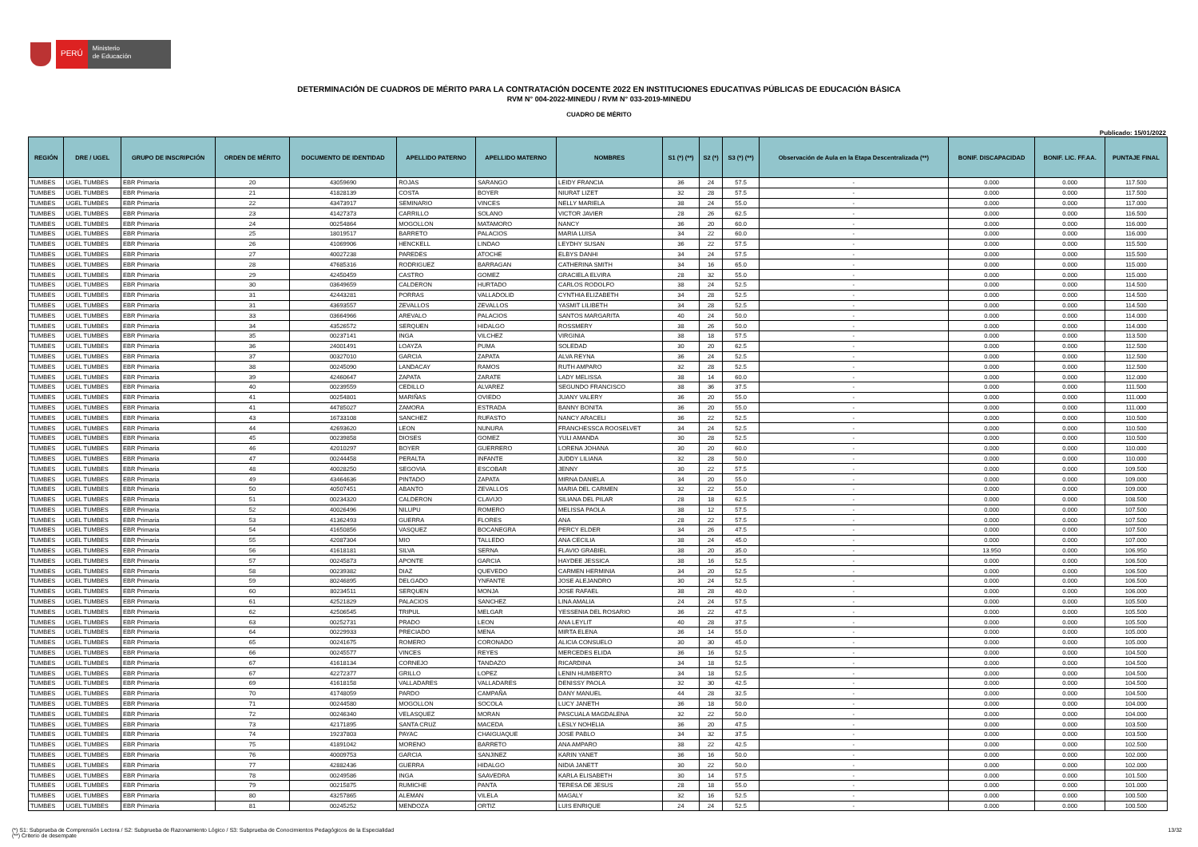PERÚ
Ministerio
de Educación
DETERMINACIÓN DE CUADROS DE MÉRITO PARA LA CONTRATACIÓN DOCENTE 2022 EN INSTITUCIONES EDUCATIVAS PÚBLICAS DE EDUCACIÓN BÁSICA
RVM N° 004-2022-MINEDU / RVM N° 033-2019-MINEDU
CUADRO DE MÉRITO
Publicado: 15/01/2022
| REGIÓN | DRE / UGEL | GRUPO DE INSCRIPCIÓN | ORDEN DE MÉRITO | DOCUMENTO DE IDENTIDAD | APELLIDO PATERNO | APELLIDO MATERNO | NOMBRES | S1 (*) (**) | S2 (*) | S3 (*) (**) | Observación de Aula en la Etapa Descentralizada (**) | BONIF. DISCAPACIDAD | BONIF. LIC. FF.AA. | PUNTAJE FINAL |
| --- | --- | --- | --- | --- | --- | --- | --- | --- | --- | --- | --- | --- | --- | --- |
| TUMBES | UGEL TUMBES | EBR Primaria | 20 | 43059690 | ROJAS | SARANGO | LEIDY FRANCIA | 36 | 24 | 57.5 | - | 0.000 | 0.000 | 117.500 |
| TUMBES | UGEL TUMBES | EBR Primaria | 21 | 41828139 | COSTA | BOYER | NIURAT LIZET | 32 | 28 | 57.5 | - | 0.000 | 0.000 | 117.500 |
| TUMBES | UGEL TUMBES | EBR Primaria | 22 | 43473917 | SEMINARIO | VINCES | NELLY MARIELA | 38 | 24 | 55.0 | - | 0.000 | 0.000 | 117.000 |
| TUMBES | UGEL TUMBES | EBR Primaria | 23 | 41427373 | CARRILLO | SOLANO | VICTOR JAVIER | 28 | 26 | 62.5 | - | 0.000 | 0.000 | 116.500 |
| TUMBES | UGEL TUMBES | EBR Primaria | 24 | 00254864 | MOGOLLON | MATAMORO | NANCY | 36 | 20 | 60.0 | - | 0.000 | 0.000 | 116.000 |
| TUMBES | UGEL TUMBES | EBR Primaria | 25 | 18019517 | BARRETO | PALACIOS | MARIA LUISA | 34 | 22 | 60.0 | - | 0.000 | 0.000 | 116.000 |
| TUMBES | UGEL TUMBES | EBR Primaria | 26 | 41069906 | HENCKELL | LINDAO | LEYDHY SUSAN | 36 | 22 | 57.5 | - | 0.000 | 0.000 | 115.500 |
| TUMBES | UGEL TUMBES | EBR Primaria | 27 | 40027238 | PAREDES | ATOCHE | ELBYS DANHI | 34 | 24 | 57.5 | - | 0.000 | 0.000 | 115.500 |
| TUMBES | UGEL TUMBES | EBR Primaria | 28 | 47685316 | RODRIGUEZ | BARRAGAN | CATHERINA SMITH | 34 | 16 | 65.0 | - | 0.000 | 0.000 | 115.000 |
| TUMBES | UGEL TUMBES | EBR Primaria | 29 | 42450459 | CASTRO | GOMEZ | GRACIELA ELVIRA | 28 | 32 | 55.0 | - | 0.000 | 0.000 | 115.000 |
| TUMBES | UGEL TUMBES | EBR Primaria | 30 | 03649659 | CALDERON | HURTADO | CARLOS RODOLFO | 38 | 24 | 52.5 | - | 0.000 | 0.000 | 114.500 |
| TUMBES | UGEL TUMBES | EBR Primaria | 31 | 42443281 | PORRAS | VALLADOLID | CYNTHIA ELIZABETH | 34 | 28 | 52.5 | - | 0.000 | 0.000 | 114.500 |
| TUMBES | UGEL TUMBES | EBR Primaria | 31 | 43693557 | ZEVALLOS | ZEVALLOS | YASMIT LILIBETH | 34 | 28 | 52.5 | - | 0.000 | 0.000 | 114.500 |
| TUMBES | UGEL TUMBES | EBR Primaria | 33 | 03664966 | AREVALO | PALACIOS | SANTOS MARGARITA | 40 | 24 | 50.0 | - | 0.000 | 0.000 | 114.000 |
| TUMBES | UGEL TUMBES | EBR Primaria | 34 | 43526572 | SERQUEN | HIDALGO | ROSSMERY | 38 | 26 | 50.0 | - | 0.000 | 0.000 | 114.000 |
| TUMBES | UGEL TUMBES | EBR Primaria | 35 | 00237141 | INGA | VILCHEZ | VIRGINIA | 38 | 18 | 57.5 | - | 0.000 | 0.000 | 113.500 |
| TUMBES | UGEL TUMBES | EBR Primaria | 36 | 24001491 | LOAYZA | PUMA | SOLEDAD | 30 | 20 | 62.5 | - | 0.000 | 0.000 | 112.500 |
| TUMBES | UGEL TUMBES | EBR Primaria | 37 | 00327010 | GARCIA | ZAPATA | ALVA REYNA | 36 | 24 | 52.5 | - | 0.000 | 0.000 | 112.500 |
| TUMBES | UGEL TUMBES | EBR Primaria | 38 | 00245090 | LANDACAY | RAMOS | RUTH AMPARO | 32 | 28 | 52.5 | - | 0.000 | 0.000 | 112.500 |
| TUMBES | UGEL TUMBES | EBR Primaria | 39 | 42460647 | ZAPATA | ZARATE | LADY MELISSA | 38 | 14 | 60.0 | - | 0.000 | 0.000 | 112.000 |
| TUMBES | UGEL TUMBES | EBR Primaria | 40 | 00239559 | CEDILLO | ALVAREZ | SEGUNDO FRANCISCO | 38 | 36 | 37.5 | - | 0.000 | 0.000 | 111.500 |
| TUMBES | UGEL TUMBES | EBR Primaria | 41 | 00254801 | MARIÑAS | OVIEDO | JUANY VALERY | 36 | 20 | 55.0 | - | 0.000 | 0.000 | 111.000 |
| TUMBES | UGEL TUMBES | EBR Primaria | 41 | 44785027 | ZAMORA | ESTRADA | BANNY BONITA | 36 | 20 | 55.0 | - | 0.000 | 0.000 | 111.000 |
| TUMBES | UGEL TUMBES | EBR Primaria | 43 | 16733108 | SANCHEZ | RUFASTO | NANCY ARACELI | 36 | 22 | 52.5 | - | 0.000 | 0.000 | 110.500 |
| TUMBES | UGEL TUMBES | EBR Primaria | 44 | 42693620 | LEON | NUNURA | FRANCHESSCA ROOSELVET | 34 | 24 | 52.5 | - | 0.000 | 0.000 | 110.500 |
| TUMBES | UGEL TUMBES | EBR Primaria | 45 | 00239858 | DIOSES | GOMEZ | YULI AMANDA | 30 | 28 | 52.5 | - | 0.000 | 0.000 | 110.500 |
| TUMBES | UGEL TUMBES | EBR Primaria | 46 | 42010297 | BOYER | GUERRERO | LORENA JOHANA | 30 | 20 | 60.0 | - | 0.000 | 0.000 | 110.000 |
| TUMBES | UGEL TUMBES | EBR Primaria | 47 | 00244458 | PERALTA | INFANTE | JUDDY LILIANA | 32 | 28 | 50.0 | - | 0.000 | 0.000 | 110.000 |
| TUMBES | UGEL TUMBES | EBR Primaria | 48 | 40028250 | SEGOVIA | ESCOBAR | JENNY | 30 | 22 | 57.5 | - | 0.000 | 0.000 | 109.500 |
| TUMBES | UGEL TUMBES | EBR Primaria | 49 | 43464636 | PINTADO | ZAPATA | MIRNA DANIELA | 34 | 20 | 55.0 | - | 0.000 | 0.000 | 109.000 |
| TUMBES | UGEL TUMBES | EBR Primaria | 50 | 40507451 | ABANTO | ZEVALLOS | MARIA DEL CARMEN | 32 | 22 | 55.0 | - | 0.000 | 0.000 | 109.000 |
| TUMBES | UGEL TUMBES | EBR Primaria | 51 | 00234320 | CALDERON | CLAVIJO | SILIANA DEL PILAR | 28 | 18 | 62.5 | - | 0.000 | 0.000 | 108.500 |
| TUMBES | UGEL TUMBES | EBR Primaria | 52 | 40026496 | NILUPU | ROMERO | MELISSA PAOLA | 38 | 12 | 57.5 | - | 0.000 | 0.000 | 107.500 |
| TUMBES | UGEL TUMBES | EBR Primaria | 53 | 41362493 | GUERRA | FLORES | ANA | 28 | 22 | 57.5 | - | 0.000 | 0.000 | 107.500 |
| TUMBES | UGEL TUMBES | EBR Primaria | 54 | 41650856 | VASQUEZ | BOCANEGRA | PERCY ELDER | 34 | 26 | 47.5 | - | 0.000 | 0.000 | 107.500 |
| TUMBES | UGEL TUMBES | EBR Primaria | 55 | 42087304 | MIO | TALLEDO | ANA CECILIA | 38 | 24 | 45.0 | - | 0.000 | 0.000 | 107.000 |
| TUMBES | UGEL TUMBES | EBR Primaria | 56 | 41618181 | SILVA | SERNA | FLAVIO GRABIEL | 38 | 20 | 35.0 | - | 13.950 | 0.000 | 106.950 |
| TUMBES | UGEL TUMBES | EBR Primaria | 57 | 00245873 | APONTE | GARCIA | HAYDEE JESSICA | 38 | 16 | 52.5 | - | 0.000 | 0.000 | 106.500 |
| TUMBES | UGEL TUMBES | EBR Primaria | 58 | 00239382 | DIAZ | QUEVEDO | CARMEN HERMINIA | 34 | 20 | 52.5 | - | 0.000 | 0.000 | 106.500 |
| TUMBES | UGEL TUMBES | EBR Primaria | 59 | 80246895 | DELGADO | YNFANTE | JOSE ALEJANDRO | 30 | 24 | 52.5 | - | 0.000 | 0.000 | 106.500 |
| TUMBES | UGEL TUMBES | EBR Primaria | 60 | 80234511 | SERQUEN | MONJA | JOSE RAFAEL | 38 | 28 | 40.0 | - | 0.000 | 0.000 | 106.000 |
| TUMBES | UGEL TUMBES | EBR Primaria | 61 | 42521829 | PALACIOS | SANCHEZ | LINA AMALIA | 24 | 24 | 57.5 | - | 0.000 | 0.000 | 105.500 |
| TUMBES | UGEL TUMBES | EBR Primaria | 62 | 42506545 | TRIPUL | MELGAR | YESSENIA DEL ROSARIO | 36 | 22 | 47.5 | - | 0.000 | 0.000 | 105.500 |
| TUMBES | UGEL TUMBES | EBR Primaria | 63 | 00252731 | PRADO | LEON | ANA LEYLIT | 40 | 28 | 37.5 | - | 0.000 | 0.000 | 105.500 |
| TUMBES | UGEL TUMBES | EBR Primaria | 64 | 00229933 | PRECIADO | MENA | MIRTA ELENA | 36 | 14 | 55.0 | - | 0.000 | 0.000 | 105.000 |
| TUMBES | UGEL TUMBES | EBR Primaria | 65 | 00241675 | ROMERO | CORONADO | ALICIA CONSUELO | 30 | 30 | 45.0 | - | 0.000 | 0.000 | 105.000 |
| TUMBES | UGEL TUMBES | EBR Primaria | 66 | 00245577 | VINCES | REYES | MERCEDES ELIDA | 36 | 16 | 52.5 | - | 0.000 | 0.000 | 104.500 |
| TUMBES | UGEL TUMBES | EBR Primaria | 67 | 41618134 | CORNEJO | TANDAZO | RICARDINA | 34 | 18 | 52.5 | - | 0.000 | 0.000 | 104.500 |
| TUMBES | UGEL TUMBES | EBR Primaria | 67 | 42272377 | GRILLO | LOPEZ | LENIN HUMBERTO | 34 | 18 | 52.5 | - | 0.000 | 0.000 | 104.500 |
| TUMBES | UGEL TUMBES | EBR Primaria | 69 | 41618158 | VALLADARES | VALLADARES | DENISSY PAOLA | 32 | 30 | 42.5 | - | 0.000 | 0.000 | 104.500 |
| TUMBES | UGEL TUMBES | EBR Primaria | 70 | 41748059 | PARDO | CAMPAÑA | DANY MANUEL | 44 | 28 | 32.5 | - | 0.000 | 0.000 | 104.500 |
| TUMBES | UGEL TUMBES | EBR Primaria | 71 | 00244580 | MOGOLLON | SOCOLA | LUCY JANETH | 36 | 18 | 50.0 | - | 0.000 | 0.000 | 104.000 |
| TUMBES | UGEL TUMBES | EBR Primaria | 72 | 00246340 | VELASQUEZ | MORAN | PASCUALA MAGDALENA | 32 | 22 | 50.0 | - | 0.000 | 0.000 | 104.000 |
| TUMBES | UGEL TUMBES | EBR Primaria | 73 | 42171895 | SANTA CRUZ | MACEDA | LESLY NOHELIA | 36 | 20 | 47.5 | - | 0.000 | 0.000 | 103.500 |
| TUMBES | UGEL TUMBES | EBR Primaria | 74 | 19237803 | PAYAC | CHAIGUAQUE | JOSE PABLO | 34 | 32 | 37.5 | - | 0.000 | 0.000 | 103.500 |
| TUMBES | UGEL TUMBES | EBR Primaria | 75 | 41891042 | MORENO | BARRETO | ANA AMPARO | 38 | 22 | 42.5 | - | 0.000 | 0.000 | 102.500 |
| TUMBES | UGEL TUMBES | EBR Primaria | 76 | 40009753 | GARCIA | SANJINEZ | KARIN YANET | 36 | 16 | 50.0 | - | 0.000 | 0.000 | 102.000 |
| TUMBES | UGEL TUMBES | EBR Primaria | 77 | 42882436 | GUERRA | HIDALGO | NIDIA JANETT | 30 | 22 | 50.0 | - | 0.000 | 0.000 | 102.000 |
| TUMBES | UGEL TUMBES | EBR Primaria | 78 | 00249586 | INGA | SAAVEDRA | KARLA ELISABETH | 30 | 14 | 57.5 | - | 0.000 | 0.000 | 101.500 |
| TUMBES | UGEL TUMBES | EBR Primaria | 79 | 00215875 | RUMICHE | PANTA | TERESA DE JESUS | 28 | 18 | 55.0 | - | 0.000 | 0.000 | 101.000 |
| TUMBES | UGEL TUMBES | EBR Primaria | 80 | 43257865 | ALEMAN | VILELA | MAGALY | 32 | 16 | 52.5 | - | 0.000 | 0.000 | 100.500 |
| TUMBES | UGEL TUMBES | EBR Primaria | 81 | 00245252 | MENDOZA | ORTIZ | LUIS ENRIQUE | 24 | 24 | 52.5 | - | 0.000 | 0.000 | 100.500 |
(*) S1: Subprueba de Comprensión Lectora / S2: Subprueba de Razonamiento Lógico / S3: Subprueba de Conocimientos Pedagógicos de la Especialidad
(**) Criterio de desempate
13/32